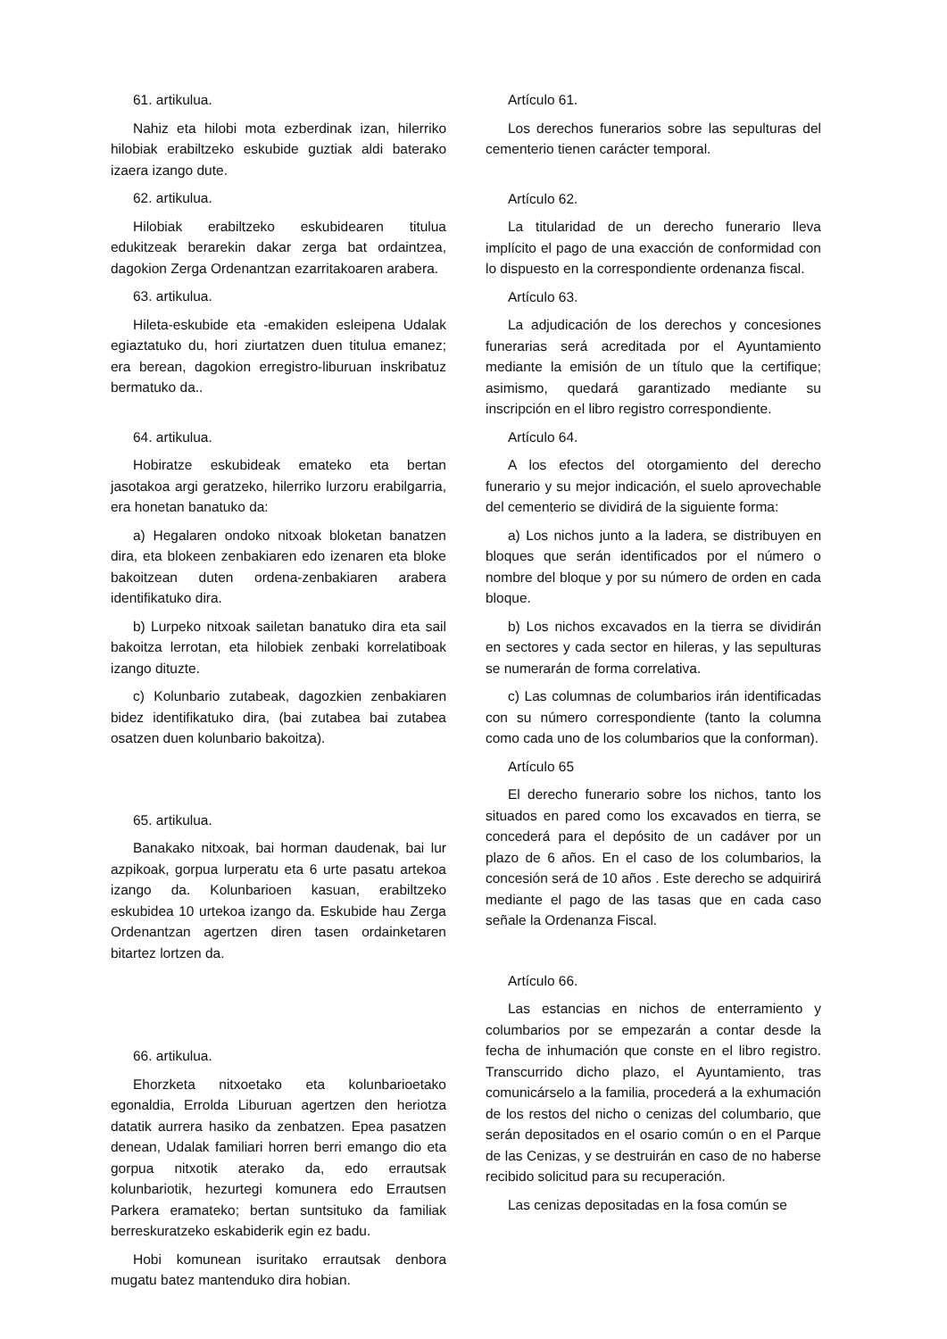61. artikulua.
Nahiz eta hilobi mota ezberdinak izan, hilerriko hilobiak erabiltzeko eskubide guztiak aldi baterako izaera izango dute.
62. artikulua.
Hilobiak erabiltzeko eskubidearen titulua edukitzeak berarekin dakar zerga bat ordaintzea, dagokion Zerga Ordenantzan ezarritakoaren arabera.
63. artikulua.
Hileta-eskubide eta -emakiden esleipena Udalak egiaztatuko du, hori ziurtatzen duen titulua emanez; era berean, dagokion erregistro-liburuan inskribatuz bermatuko da..
64. artikulua.
Hobiratze eskubideak emateko eta bertan jasotakoa argi geratzeko, hilerriko lurzoru erabilgarria, era honetan banatuko da:
a) Hegalaren ondoko nitxoak bloketan banatzen dira, eta blokeen zenbakiaren edo izenaren eta bloke bakoitzean duten ordena-zenbakiaren arabera identifikatuko dira.
b) Lurpeko nitxoak sailetan banatuko dira eta sail bakoitza lerrotan, eta hilobiek zenbaki korrelatiboak izango dituzte.
c) Kolunbario zutabeak, dagozkien zenbakiaren bidez identifikatuko dira, (bai zutabea bai zutabea osatzen duen kolunbario bakoitza).
65. artikulua.
Banakako nitxoak, bai horman daudenak, bai lur azpikoak, gorpua lurperatu eta 6 urte pasatu artekoa izango da. Kolunbarioen kasuan, erabiltzeko eskubidea 10 urtekoa izango da. Eskubide hau Zerga Ordenantzan agertzen diren tasen ordainketaren bitartez lortzen da.
66. artikulua.
Ehorzketa nitxoetako eta kolunbarioetako egonaldia, Errolda Liburuan agertzen den heriotza datatik aurrera hasiko da zenbatzen. Epea pasatzen denean, Udalak familiari horren berri emango dio eta gorpua nitxotik aterako da, edo errautsak kolunbariotik, hezurtegi komunera edo Errautsen Parkera eramateko; bertan suntsituko da familiak berreskuratzeko eskabiderik egin ez badu.
Hobi komunean isuritako errautsak denbora mugatu batez mantenduko dira hobian.
Artículo 61.
Los derechos funerarios sobre las sepulturas del cementerio tienen carácter temporal.
Artículo 62.
La titularidad de un derecho funerario lleva implícito el pago de una exacción de conformidad con lo dispuesto en la correspondiente ordenanza fiscal.
Artículo 63.
La adjudicación de los derechos y concesiones funerarias será acreditada por el Ayuntamiento mediante la emisión de un título que la certifique; asimismo, quedará garantizado mediante su inscripción en el libro registro correspondiente.
Artículo 64.
A los efectos del otorgamiento del derecho funerario y su mejor indicación, el suelo aprovechable del cementerio se dividirá de la siguiente forma:
a) Los nichos junto a la ladera, se distribuyen en bloques que serán identificados por el número o nombre del bloque y por su número de orden en cada bloque.
b) Los nichos excavados en la tierra se dividirán en sectores y cada sector en hileras, y las sepulturas se numerarán de forma correlativa.
c) Las columnas de columbarios irán identificadas con su número correspondiente (tanto la columna como cada uno de los columbarios que la conforman).
Artículo 65
El derecho funerario sobre los nichos, tanto los situados en pared como los excavados en tierra, se concederá para el depósito de un cadáver por un plazo de 6 años. En el caso de los columbarios, la concesión será de 10 años . Este derecho se adquirirá mediante el pago de las tasas que en cada caso señale la Ordenanza Fiscal.
Artículo 66.
Las estancias en nichos de enterramiento y columbarios por se empezarán a contar desde la fecha de inhumación que conste en el libro registro. Transcurrido dicho plazo, el Ayuntamiento, tras comunicárselo a la familia, procederá a la exhumación de los restos del nicho o cenizas del columbario, que serán depositados en el osario común o en el Parque de las Cenizas, y se destruirán en caso de no haberse recibido solicitud para su recuperación.
Las cenizas depositadas en la fosa común se